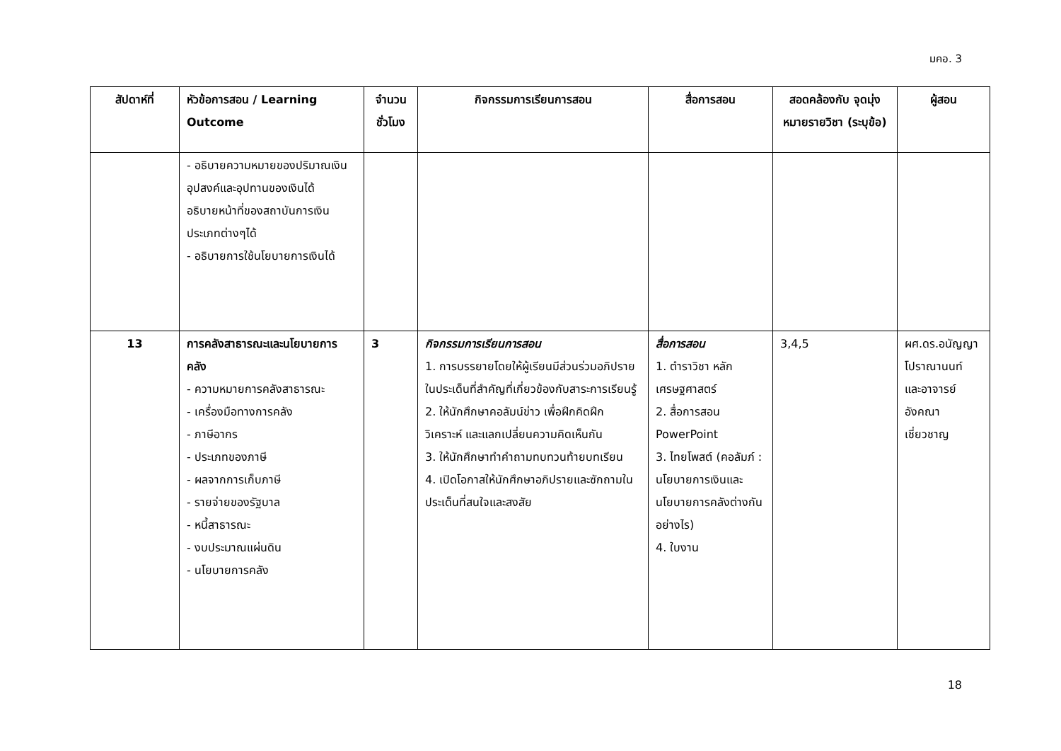มคอ. 3
| สัปดาห์ที่ | หัวข้อการสอน / Learning Outcome | จำนวนชั่วโมง | กิจกรรมการเรียนการสอน | สื่อการสอน | สอดคล้องกับ จุดมุ่งหมายรายวิชา (ระบุข้อ) | ผู้สอน |
| --- | --- | --- | --- | --- | --- | --- |
| | - อธิบายความหมายของปริมาณเงิน อุปสงค์และอุปทานของเงินได้ อธิบายหน้าที่ของสถาบันการเงินประเภทต่างๆได้ - อธิบายการใช้นโยบายการเงินได้ | | | | | |
| 13 | การคลังสาธารณะและนโยบายการคลัง - ความหมายการคลังสาธารณะ - เครื่องมือทางการคลัง - ภาษีอากร - ประเภทของภาษี - ผลจากการเก็บภาษี - รายจ่ายของรัฐบาล - หนี้สาธารณะ - งบประมาณแผ่นดิน - นโยบายการคลัง | 3 | กิจกรรมการเรียนการสอน 1. การบรรยายโดยให้ผู้เรียนมีส่วนร่วมอภิปรายในประเด็นที่สำคัญที่เกี่ยวข้องกับสาระการเรียนรู้ 2. ให้นักศึกษาคอลัมน์ข่าว เพื่อฝึกคิดฝึกวิเคราะห์ และแลกเปลี่ยนความคิดเห็นกัน 3. ให้นักศึกษาทำคำถามทบทวนท้ายบทเรียน 4. เปิดโอกาสให้นักศึกษาอภิปรายและซักถามในประเด็นที่สนใจและสงสัย | สื่อการสอน 1. ตำราวิชา หลักเศรษฐศาสตร์ 2. สื่อการสอน PowerPoint 3. ไทยโพสต์ (คอลัมภ์ : นโยบายการเงินและนโยบายการคลังต่างกันอย่างไร) 4. ใบงาน | 3,4,5 | ผศ.ดร.อนัญญา โปราณานนท์ และอาจารย์ อังคณา เชี่ยวชาญ |
18